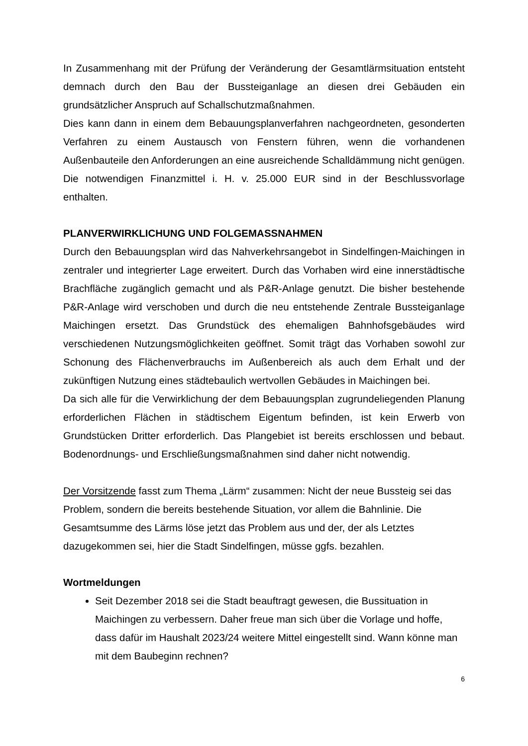In Zusammenhang mit der Prüfung der Veränderung der Gesamtlärmsituation entsteht demnach durch den Bau der Bussteiganlage an diesen drei Gebäuden ein grundsätzlicher Anspruch auf Schallschutzmaßnahmen.
Dies kann dann in einem dem Bebauungsplanverfahren nachgeordneten, gesonderten Verfahren zu einem Austausch von Fenstern führen, wenn die vorhandenen Außenbauteile den Anforderungen an eine ausreichende Schalldämmung nicht genügen.
Die notwendigen Finanzmittel i. H. v. 25.000 EUR sind in der Beschlussvorlage enthalten.
PLANVERWIRKLICHUNG UND FOLGEMASSNAHMEN
Durch den Bebauungsplan wird das Nahverkehrsangebot in Sindelfingen-Maichingen in zentraler und integrierter Lage erweitert. Durch das Vorhaben wird eine innerstädtische Brachfläche zugänglich gemacht und als P&R-Anlage genutzt. Die bisher bestehende P&R-Anlage wird verschoben und durch die neu entstehende Zentrale Bussteiganlage Maichingen ersetzt. Das Grundstück des ehemaligen Bahnhofsgebäudes wird verschiedenen Nutzungsmöglichkeiten geöffnet. Somit trägt das Vorhaben sowohl zur Schonung des Flächenverbrauchs im Außenbereich als auch dem Erhalt und der zukünftigen Nutzung eines städtebaulich wertvollen Gebäudes in Maichingen bei.
Da sich alle für die Verwirklichung der dem Bebauungsplan zugrundeliegenden Planung erforderlichen Flächen in städtischem Eigentum befinden, ist kein Erwerb von Grundstücken Dritter erforderlich. Das Plangebiet ist bereits erschlossen und bebaut. Bodenordnungs- und Erschließungsmaßnahmen sind daher nicht notwendig.
Der Vorsitzende fasst zum Thema „Lärm“ zusammen: Nicht der neue Bussteig sei das Problem, sondern die bereits bestehende Situation, vor allem die Bahnlinie. Die Gesamtsumme des Lärms löse jetzt das Problem aus und der, der als Letztes dazugekommen sei, hier die Stadt Sindelfingen, müsse ggfs. bezahlen.
Wortmeldungen
Seit Dezember 2018 sei die Stadt beauftragt gewesen, die Bussituation in Maichingen zu verbessern. Daher freue man sich über die Vorlage und hoffe, dass dafür im Haushalt 2023/24 weitere Mittel eingestellt sind. Wann könne man mit dem Baubeginn rechnen?
6